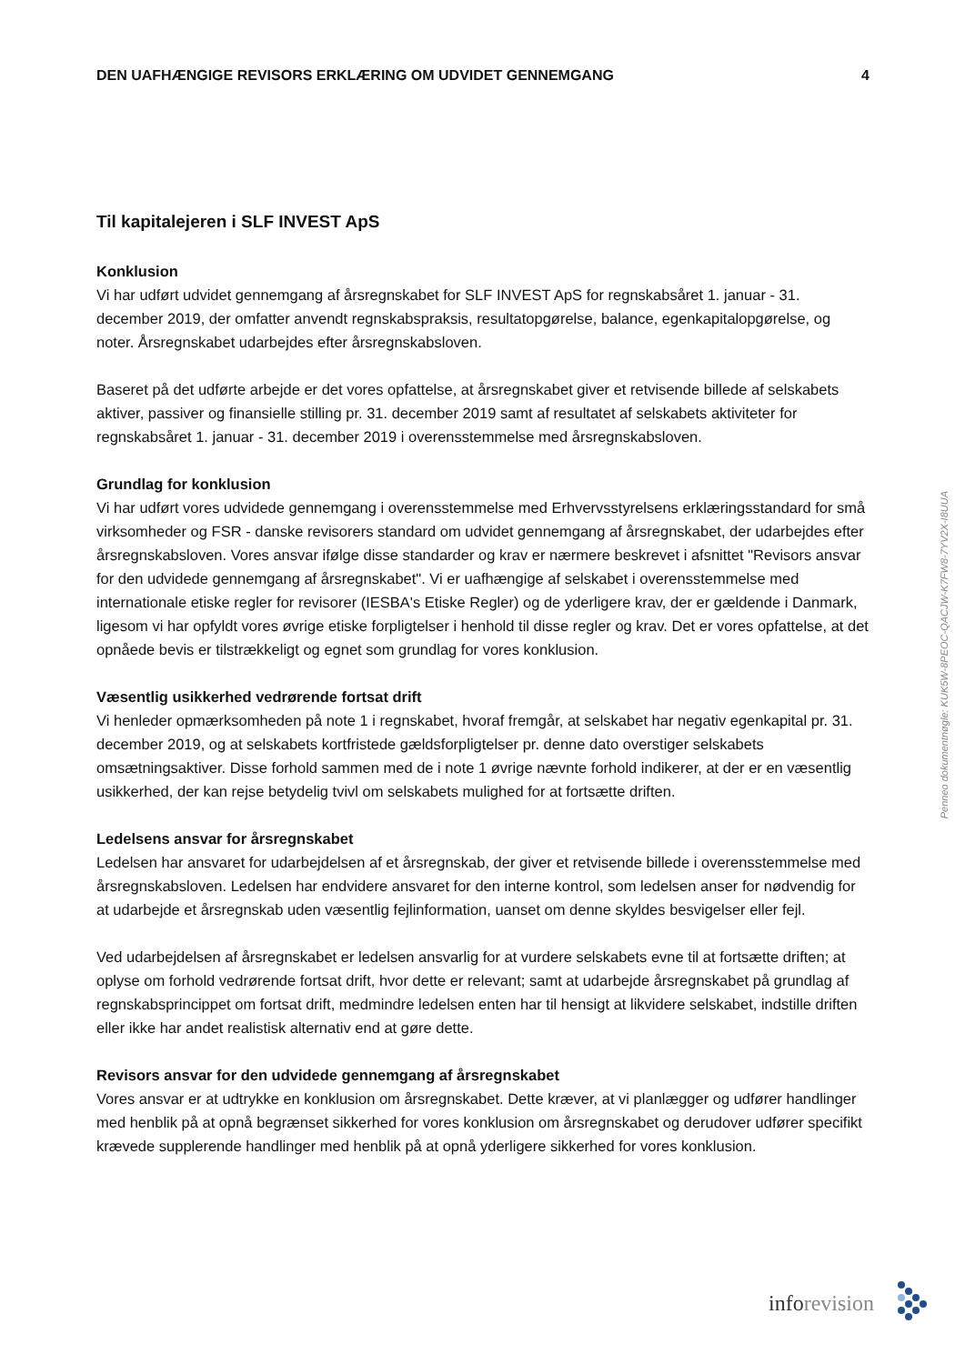DEN UAFHÆNGIGE REVISORS ERKLÆRING OM UDVIDET GENNEMGANG 4
Til kapitalejeren i SLF INVEST ApS
Konklusion
Vi har udført udvidet gennemgang af årsregnskabet for SLF INVEST ApS for regnskabsåret 1. januar - 31. december 2019, der omfatter anvendt regnskabspraksis, resultatopgørelse, balance, egenkapital­opgørelse, og noter. Årsregnskabet udarbejdes efter årsregnskabsloven.
Baseret på det udførte arbejde er det vores opfattelse, at årsregnskabet giver et retvisende billede af selskabets aktiver, passiver og finansielle stilling pr. 31. december 2019 samt af resultatet af selskabets aktiviteter for regnskabsåret 1. januar - 31. december 2019 i overensstemmelse med årsregnskabsloven.
Grundlag for konklusion
Vi har udført vores udvidede gennemgang i overensstemmelse med Erhvervsstyrelsens erklærings­standard for små virksomheder og FSR - danske revisorers standard om udvidet gennemgang af årsregnskabet, der udarbejdes efter årsregnskabsloven. Vores ansvar ifølge disse standarder og krav er nærmere beskrevet i afsnittet "Revisors ansvar for den udvidede gennemgang af årsregnskabet". Vi er uafhængige af selskabet i overensstemmelse med internationale etiske regler for revisorer (IESBA's Etiske Regler) og de yderligere krav, der er gældende i Danmark, ligesom vi har opfyldt vores øvrige etiske forpligtelser i henhold til disse regler og krav. Det er vores opfattelse, at det opnåede bevis er tilstrækkeligt og egnet som grundlag for vores konklusion.
Væsentlig usikkerhed vedrørende fortsat drift
Vi henleder opmærksomheden på note 1 i regnskabet, hvoraf fremgår, at selskabet har negativ egenkapital pr. 31. december 2019, og at selskabets kortfristede gældsforpligtelser pr. denne dato overstiger selskabets omsætningsaktiver. Disse forhold sammen med de i note 1 øvrige nævnte forhold indikerer, at der er en væsentlig usikkerhed, der kan rejse betydelig tvivl om selskabets mulighed for at fortsætte driften.
Ledelsens ansvar for årsregnskabet
Ledelsen har ansvaret for udarbejdelsen af et årsregnskab, der giver et retvisende billede i overens­stemmelse med årsregnskabsloven. Ledelsen har endvidere ansvaret for den interne kontrol, som ledelsen anser for nødvendig for at udarbejde et årsregnskab uden væsentlig fejlinformation, uanset om denne skyldes besvigelser eller fejl.
Ved udarbejdelsen af årsregnskabet er ledelsen ansvarlig for at vurdere selskabets evne til at fortsætte driften; at oplyse om forhold vedrørende fortsat drift, hvor dette er relevant; samt at udarbejde års­regnskabet på grundlag af regnskabsprincippet om fortsat drift, medmindre ledelsen enten har til hensigt at likvidere selskabet, indstille driften eller ikke har andet realistisk alternativ end at gøre dette.
Revisors ansvar for den udvidede gennemgang af årsregnskabet
Vores ansvar er at udtrykke en konklusion om årsregnskabet. Dette kræver, at vi planlægger og udfører handlinger med henblik på at opnå begrænset sikkerhed for vores konklusion om årsregnskabet og derudover udfører specifikt krævede supplerende handlinger med henblik på at opnå yderligere sikker­hed for vores konklusion.
Penneo dokumentnøgle: KUK5W-8PEOC-QACJW-K7FW8-7YV2X-I8UUA
info revision